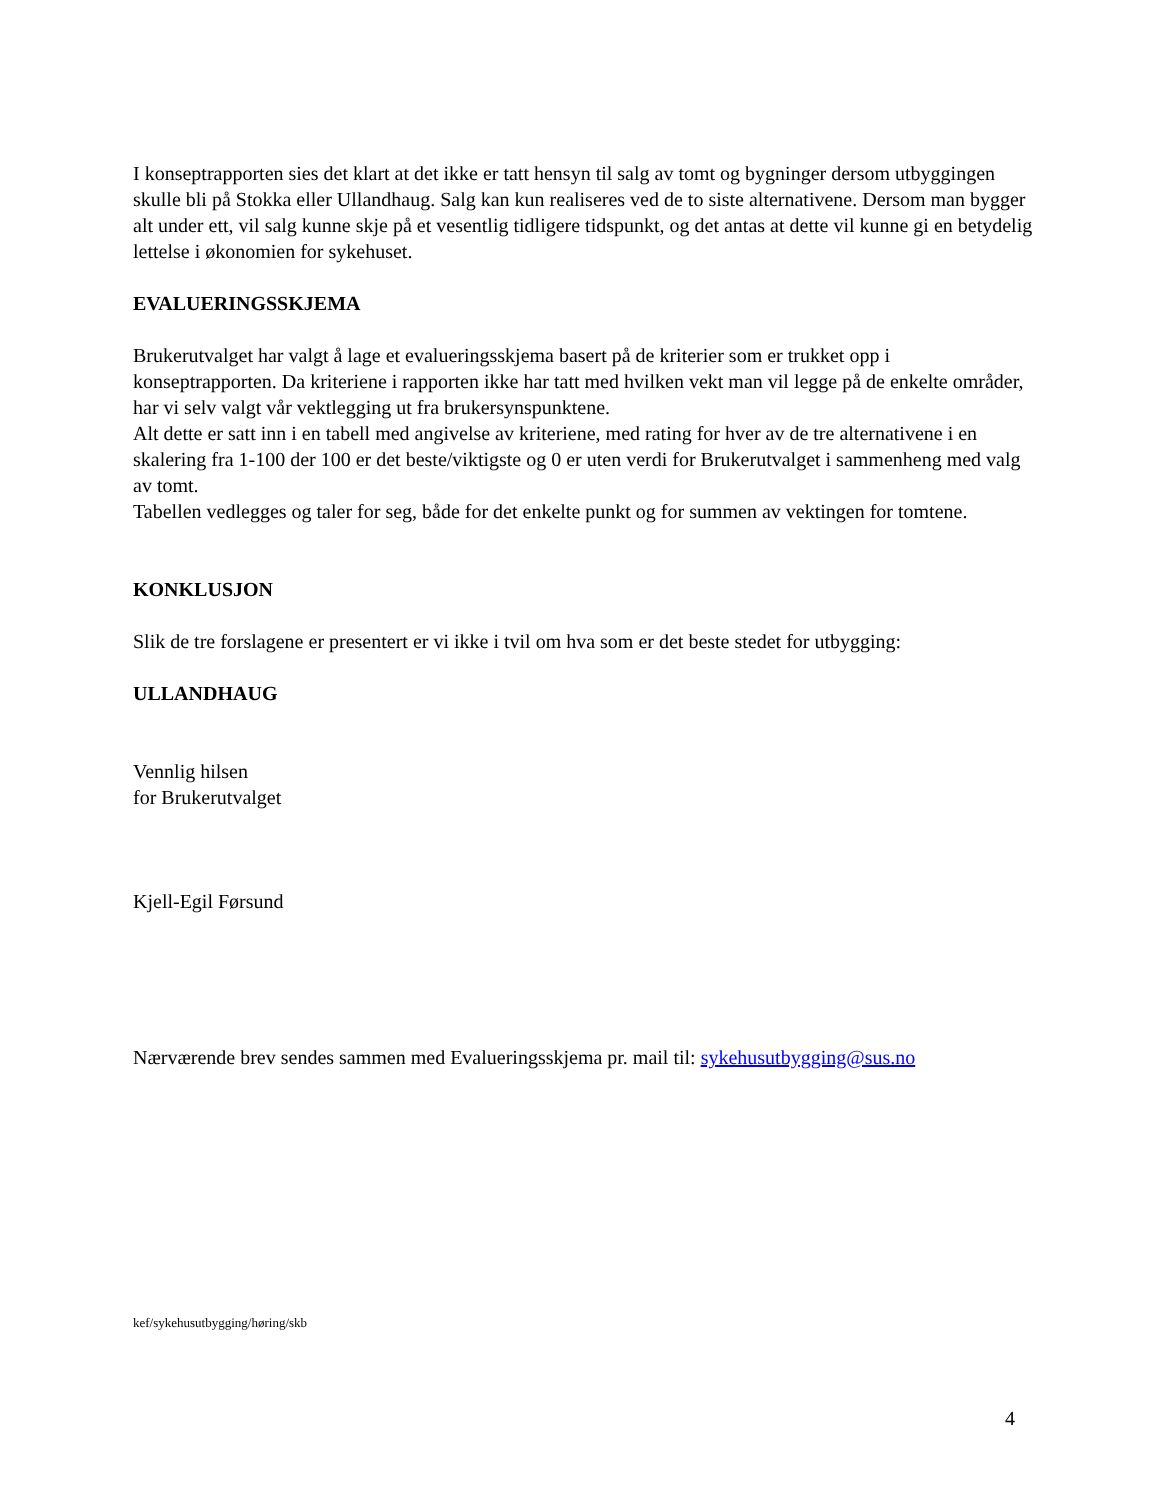I konseptrapporten sies det klart at det ikke er tatt hensyn til salg av tomt og bygninger dersom utbyggingen skulle bli på Stokka eller Ullandhaug. Salg kan kun realiseres ved de to siste alternativene. Dersom man bygger alt under ett, vil salg kunne skje på et vesentlig tidligere tidspunkt, og det antas at dette vil kunne gi en betydelig lettelse i økonomien for sykehuset.
EVALUERINGSSKJEMA
Brukerutvalget har valgt å lage et evalueringsskjema basert på de kriterier som er trukket opp i konseptrapporten. Da kriteriene i rapporten ikke har tatt med hvilken vekt man vil legge på de enkelte områder, har vi selv valgt vår vektlegging ut fra brukersynspunktene.
Alt dette er satt inn i en tabell med angivelse av kriteriene, med rating for hver av de tre alternativene i en skalering fra 1-100 der 100 er det beste/viktigste og 0 er uten verdi for Brukerutvalget i sammenheng med valg av tomt.
Tabellen vedlegges og taler for seg, både for det enkelte punkt og for summen av vektingen for tomtene.
KONKLUSJON
Slik de tre forslagene er presentert er vi ikke i tvil om hva som er det beste stedet for utbygging:
ULLANDHAUG
Vennlig hilsen
for Brukerutvalget
Kjell-Egil Førsund
Nærværende brev sendes sammen med Evalueringsskjema pr. mail til: sykehusutbygging@sus.no
kef/sykehusutbygging/høring/skb
4